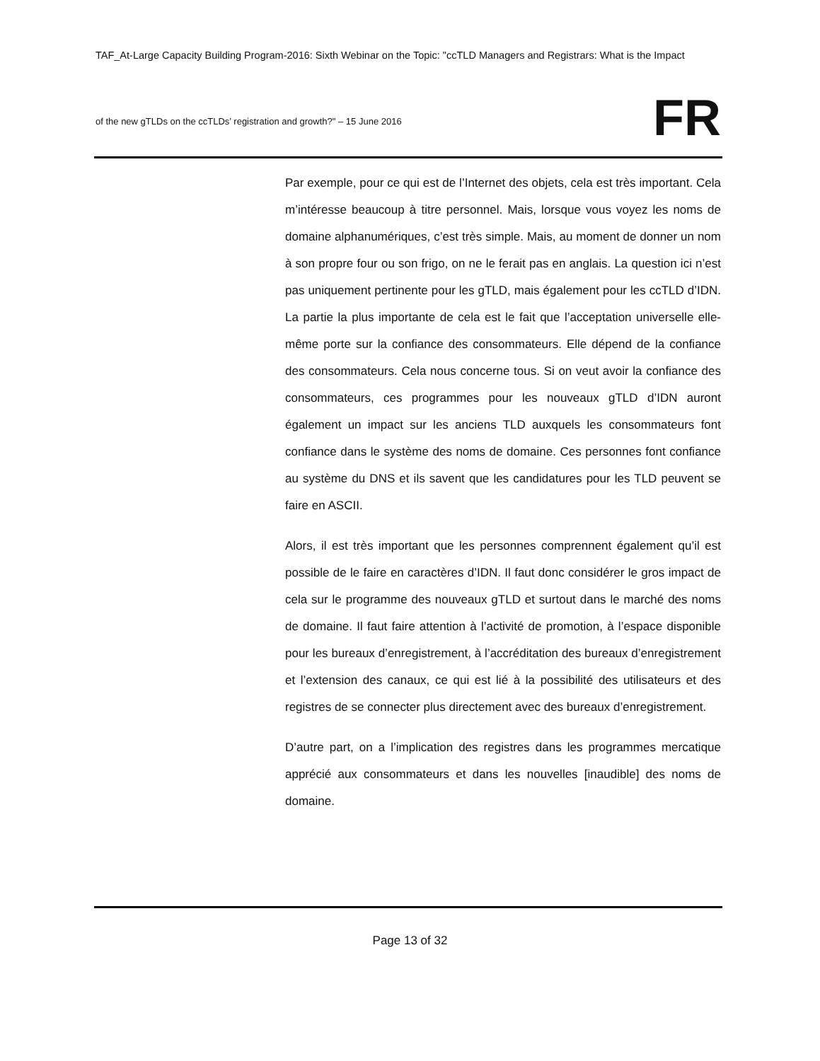TAF_At-Large Capacity Building Program-2016: Sixth Webinar on the Topic: "ccTLD Managers and Registrars: What is the Impact
of the new gTLDs on the ccTLDs’ registration and growth?" – 15 June 2016
FR
Par exemple, pour ce qui est de l’Internet des objets, cela est très important. Cela m’intéresse beaucoup à titre personnel. Mais, lorsque vous voyez les noms de domaine alphanumériques, c’est très simple. Mais, au moment de donner un nom à son propre four ou son frigo, on ne le ferait pas en anglais. La question ici n’est pas uniquement pertinente pour les gTLD, mais également pour les ccTLD d’IDN. La partie la plus importante de cela est le fait que l’acceptation universelle elle-même porte sur la confiance des consommateurs. Elle dépend de la confiance des consommateurs. Cela nous concerne tous. Si on veut avoir la confiance des consommateurs, ces programmes pour les nouveaux gTLD d’IDN auront également un impact sur les anciens TLD auxquels les consommateurs font confiance dans le système des noms de domaine. Ces personnes font confiance au système du DNS et ils savent que les candidatures pour les TLD peuvent se faire en ASCII.
Alors, il est très important que les personnes comprennent également qu’il est possible de le faire en caractères d’IDN. Il faut donc considérer le gros impact de cela sur le programme des nouveaux gTLD et surtout dans le marché des noms de domaine. Il faut faire attention à l’activité de promotion, à l’espace disponible pour les bureaux d’enregistrement, à l’accréditation des bureaux d’enregistrement et l’extension des canaux, ce qui est lié à la possibilité des utilisateurs et des registres de se connecter plus directement avec des bureaux d’enregistrement.
D’autre part, on a l’implication des registres dans les programmes mercatique apprécié aux consommateurs et dans les nouvelles [inaudible] des noms de domaine.
Page 13 of 32